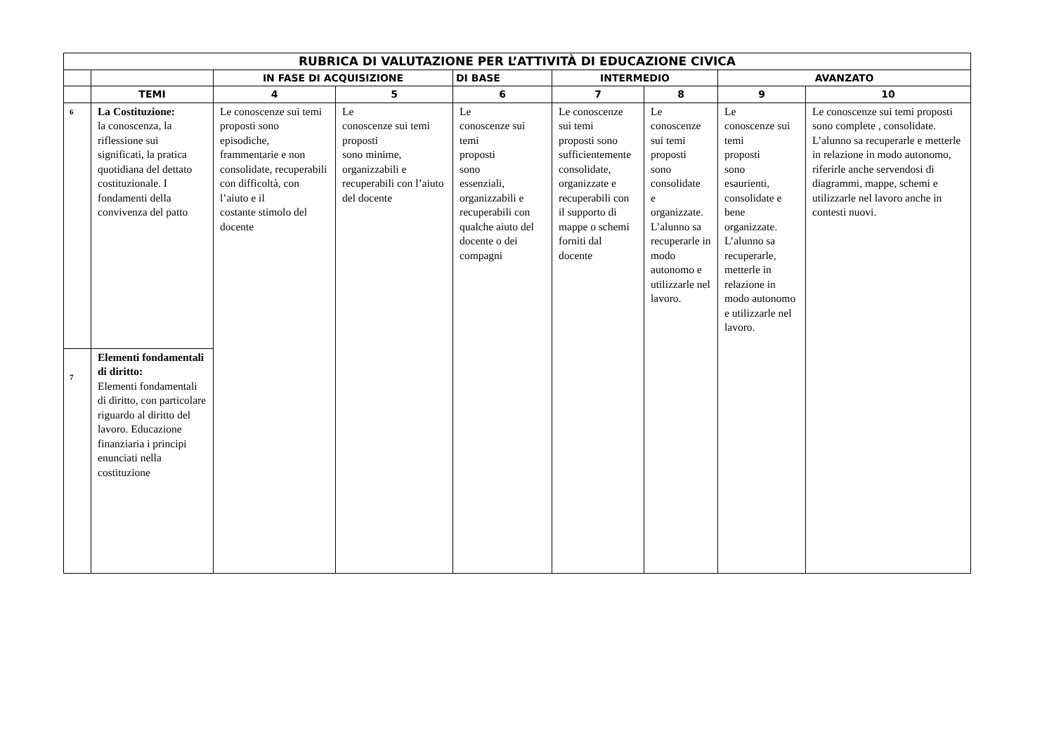| RUBRICA DI VALUTAZIONE PER L’ATTIVITÀ DI EDUCAZIONE CIVICA | | | | | | | | |
| --- | --- | --- | --- | --- | --- | --- | --- | --- |
| | | IN FASE DI ACQUISIZIONE | | DI BASE | INTERMEDIO | | AVANZATO | |
| | TEMI | 4 | 5 | 6 | 7 | 8 | 9 | 10 |
| 6 | La Costituzione: la conoscenza, la riflessione sui significati, la pratica quotidiana del dettato costituzionale. I fondamenti della convivenza del patto | Le conoscenze sui temi proposti sono episodiche, frammentarie e non consolidate, recuperabili con difficoltà, con l’aiuto e il costante stimolo del docente | Le conoscenze sui temi proposti sono minime, organizzabili e recuperabili con l’aiuto del docente | Le conoscenze sui temi proposti sono essenziali, organizzabili e recuperabili con qualche aiuto del docente o dei compagni | Le conoscenze sui temi proposti sono sufficientemente consolidate, organizzate e recuperabili con il supporto di mappe o schemi forniti dal docente | Le conoscenze sui temi proposti sono consolidate e organizzate. L’alunno sa recuperarle in modo autonomo e utilizzarle nel lavoro. | Le conoscenze sui temi proposti sono esaurienti, consolidate e bene organizzate. L’alunno sa recuperarle, metterle in relazione in modo autonomo e utilizzarle nel lavoro. | Le conoscenze sui temi proposti sono complete , consolidate. L’alunno sa recuperarle e metterle in relazione in modo autonomo, riferirle anche servendosi di diagrammi, mappe, schemi e utilizzarle nel lavoro anche in contesti nuovi. |
| 7 | Elementi fondamentali di diritto: Elementi fondamentali di diritto, con particolare riguardo al diritto del lavoro. Educazione finanziaria i principi enunciati nella costituzione | | | | | | | |